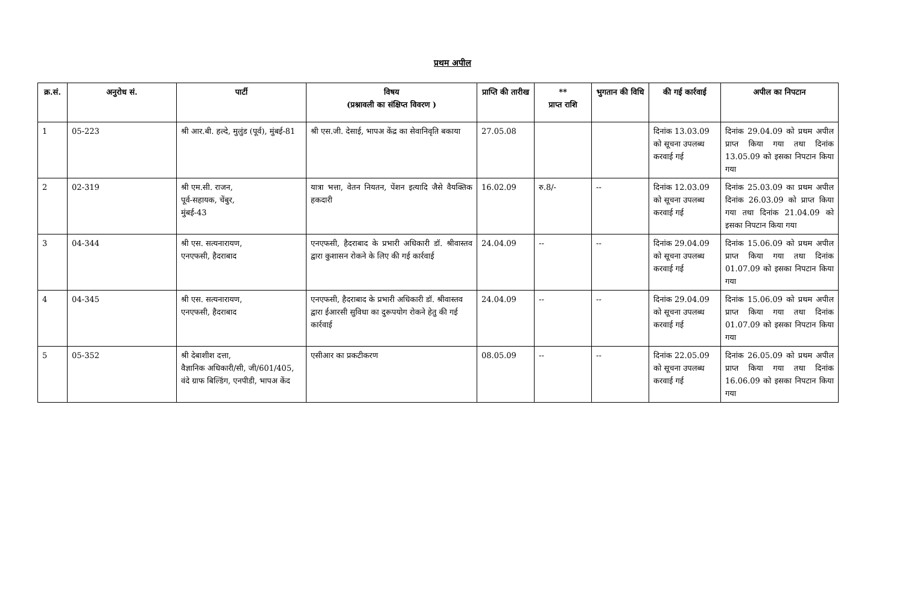प्रथम अपील
| क्र.सं. | अनुरोध सं. | पार्टी | विषय (प्रश्नावली का संक्षिप्त विवरण ) | प्राप्ति की तारीख | ** प्राप्त राशि | भुगतान की विधि | की गई कार्रवाई | अपील का निपटान |
| --- | --- | --- | --- | --- | --- | --- | --- | --- |
| 1 | 05-223 | श्री आर.बी. हल्दे, मुलुंड (पूर्व), मुंबई-81 | श्री एस.जी. देसाई, भापअ केंद्र का सेवानिवृति बकाया | 27.05.08 | | | दिनांक 13.03.09 को सूचना उपलब्ध करवाई गई | दिनांक 29.04.09 को प्रथम अपील प्राप्त किया गया तथा दिनांक 13.05.09 को इसका निपटान किया गया |
| 2 | 02-319 | श्री एम.सी. राजन, पूर्व-सहायक, चेंबुर, मुंबई-43 | यात्रा भत्ता, वेतन नियतन, पेंशन इत्यादि जैसे वैयक्तिक हकदारी | 16.02.09 | रु.8/- | -- | दिनांक 12.03.09 को सूचना उपलब्ध करवाई गई | दिनांक 25.03.09 का प्रथम अपील दिनांक 26.03.09 को प्राप्त किया गया तथा दिनांक 21.04.09 को इसका निपटान किया गया |
| 3 | 04-344 | श्री एस. सत्यनारायण, एनएफसी, हैदराबाद | एनएफसी, हैदराबाद के प्रभारी अधिकारी डॉ. श्रीवास्तव द्वारा कुशासन रोकने के लिए की गई कार्रवाई | 24.04.09 | -- | -- | दिनांक 29.04.09 को सूचना उपलब्ध करवाई गई | दिनांक 15.06.09 को प्रथम अपील प्राप्त किया गया तथा दिनांक 01.07.09 को इसका निपटान किया गया |
| 4 | 04-345 | श्री एस. सत्यनारायण, एनएफसी, हैदराबाद | एनएफसी, हैदराबाद के प्रभारी अधिकारी डॉ. श्रीवास्तव द्वारा ईआरसी सुविधा का दुरूपयोग रोकने हेतु की गई कार्रवाई | 24.04.09 | -- | -- | दिनांक 29.04.09 को सूचना उपलब्ध करवाई गई | दिनांक 15.06.09 को प्रथम अपील प्राप्त किया गया तथा दिनांक 01.07.09 को इसका निपटान किया गया |
| 5 | 05-352 | श्री देबाशीश दत्ता, वैज्ञानिक अधिकारी/सी, जी/601/405, वंदे ग्राफ बिल्डिंग, एनपीडी, भापअ केंद | एसीआर का प्रकटीकरण | 08.05.09 | -- | -- | दिनांक 22.05.09 को सूचना उपलब्ध करवाई गई | दिनांक 26.05.09 को प्रथम अपील प्राप्त किया गया तथा दिनांक 16.06.09 को इसका निपटान किया गया |